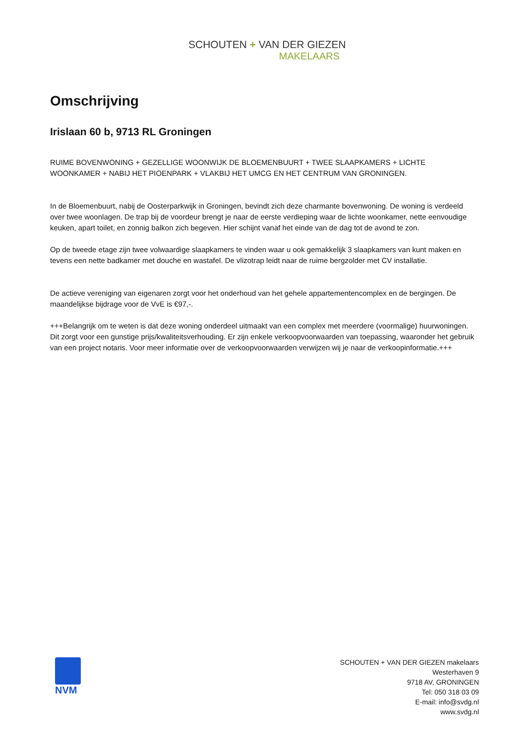SCHOUTEN + VAN DER GIEZEN
MAKELAARS
Omschrijving
Irislaan 60 b, 9713 RL Groningen
RUIME BOVENWONING + GEZELLIGE WOONWIJK DE BLOEMENBUURT + TWEE SLAAPKAMERS + LICHTE WOONKAMER + NABIJ HET PIOENPARK + VLAKBIJ HET UMCG EN HET CENTRUM VAN GRONINGEN.
In de Bloemenbuurt, nabij de Oosterparkwijk in Groningen, bevindt zich deze charmante bovenwoning. De woning is verdeeld over twee woonlagen. De trap bij de voordeur brengt je naar de eerste verdieping waar de lichte woonkamer, nette eenvoudige keuken, apart toilet, en zonnig balkon zich begeven. Hier schijnt vanaf het einde van de dag tot de avond te zon.
Op de tweede etage zijn twee volwaardige slaapkamers te vinden waar u ook gemakkelijk 3 slaapkamers van kunt maken en tevens een nette badkamer met douche en wastafel. De vlizotrap leidt naar de ruime bergzolder met CV installatie.
De actieve vereniging van eigenaren zorgt voor het onderhoud van het gehele appartementencomplex en de bergingen. De maandelijkse bijdrage voor de VvE is €97,-.
+++Belangrijk om te weten is dat deze woning onderdeel uitmaakt van een complex met meerdere (voormalige) huurwoningen. Dit zorgt voor een gunstige prijs/kwaliteitsverhouding. Er zijn enkele verkoopvoorwaarden van toepassing, waaronder het gebruik van een project notaris. Voor meer informatie over de verkoopvoorwaarden verwijzen wij je naar de verkoopinformatie.+++
NVM
SCHOUTEN + VAN DER GIEZEN makelaars
Westerhaven 9
9718 AV, GRONINGEN
Tel: 050 318 03 09
E-mail: info@svdg.nl
www.svdg.nl